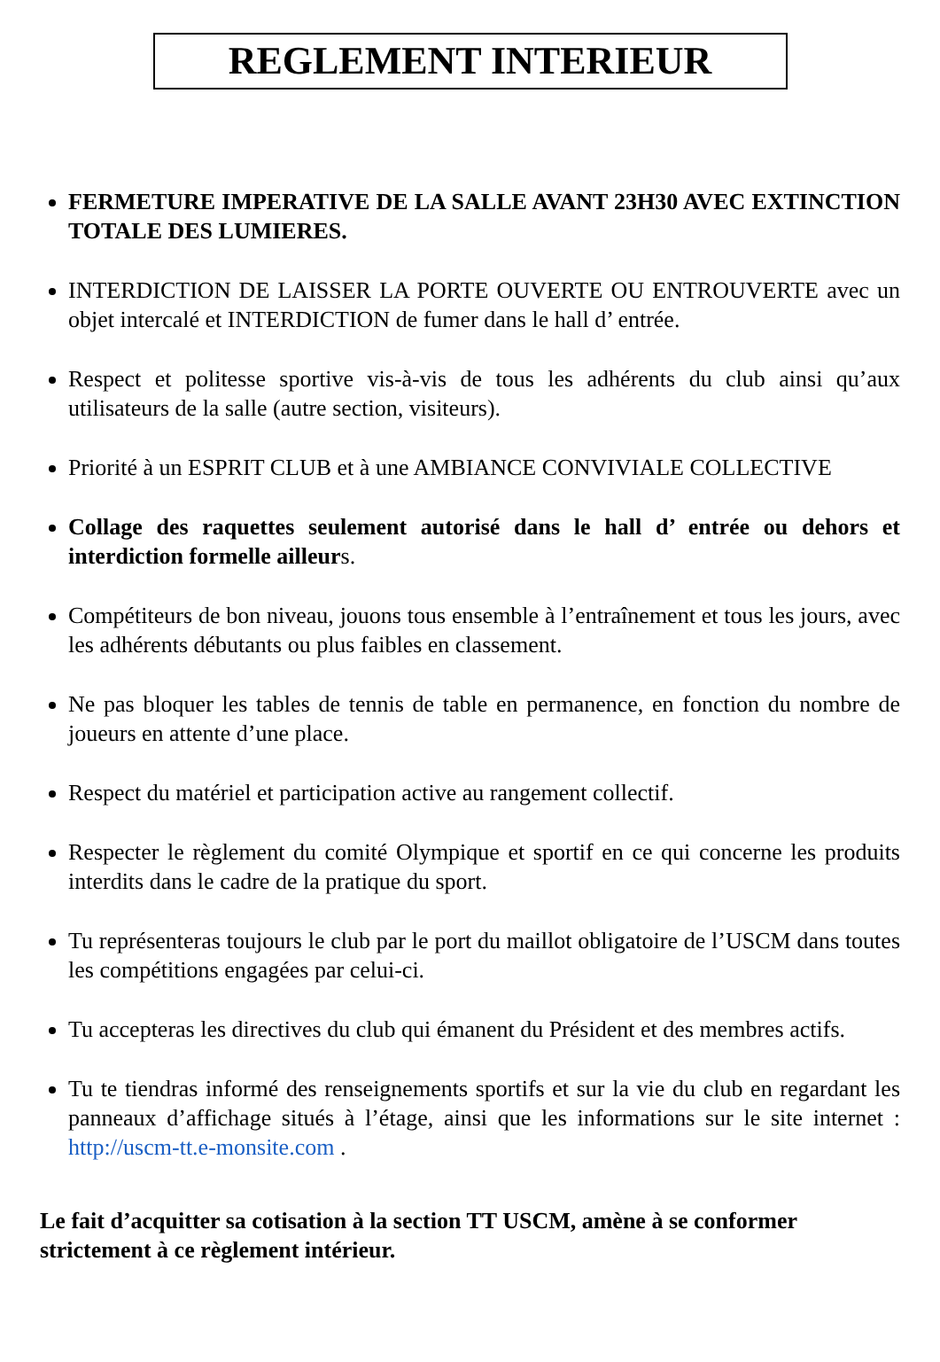REGLEMENT INTERIEUR
FERMETURE IMPERATIVE DE LA SALLE AVANT 23H30 AVEC EXTINCTION TOTALE DES LUMIERES.
INTERDICTION DE LAISSER LA PORTE OUVERTE OU ENTROUVERTE avec un objet intercalé et INTERDICTION de fumer dans le hall d’ entrée.
Respect et politesse sportive vis-à-vis de tous les adhérents du club ainsi qu’aux utilisateurs de la salle (autre section, visiteurs).
Priorité à un ESPRIT CLUB et à une AMBIANCE CONVIVIALE COLLECTIVE
Collage des raquettes seulement autorisé dans le hall d’ entrée ou dehors et interdiction formelle ailleurs.
Compétiteurs de bon niveau, jouons tous ensemble à l’entraînement et tous les jours, avec les adhérents débutants ou plus faibles en classement.
Ne pas bloquer les tables de tennis de table en permanence, en fonction du nombre de joueurs en attente d’une place.
Respect du matériel et participation active au rangement collectif.
Respecter le règlement du comité Olympique et sportif en ce qui concerne les produits interdits dans le cadre de la pratique du sport.
Tu représenteras toujours le club par le port du maillot obligatoire de l’USCM dans toutes les compétitions engagées par celui-ci.
Tu accepteras les directives du club qui émanent du Président et des membres actifs.
Tu te tiendras informé des renseignements sportifs et sur la vie du club en regardant les panneaux d’affichage situés à l’étage, ainsi que les informations sur le site internet : http://uscm-tt.e-monsite.com .
Le fait d’acquitter sa cotisation à la section TT USCM, amène à se conformer strictement à ce règlement intérieur.